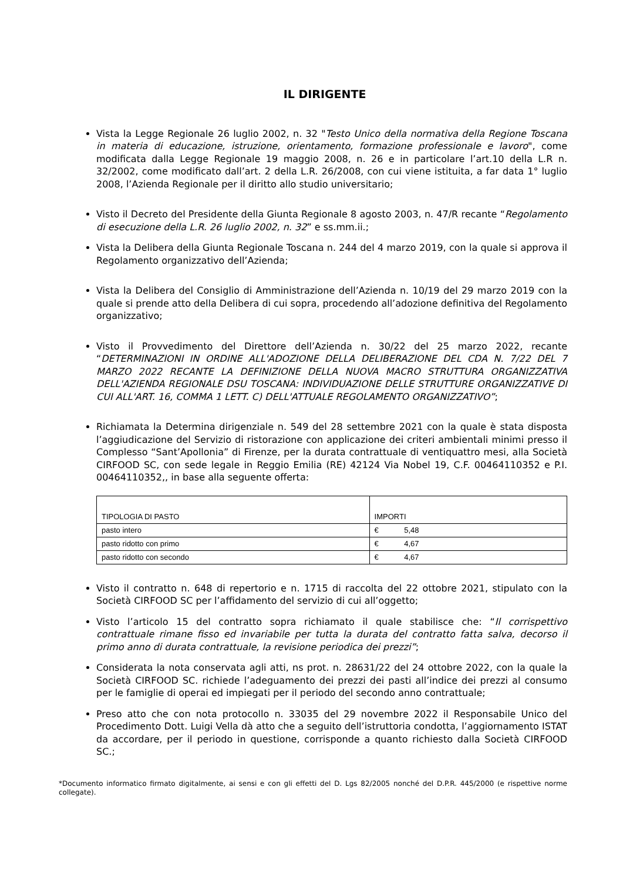IL DIRIGENTE
Vista la Legge Regionale 26 luglio 2002, n. 32 "Testo Unico della normativa della Regione Toscana in materia di educazione, istruzione, orientamento, formazione professionale e lavoro", come modificata dalla Legge Regionale 19 maggio 2008, n. 26 e in particolare l’art.10 della L.R n. 32/2002, come modificato dall’art. 2 della L.R. 26/2008, con cui viene istituita, a far data 1° luglio 2008, l’Azienda Regionale per il diritto allo studio universitario;
Visto il Decreto del Presidente della Giunta Regionale 8 agosto 2003, n. 47/R recante “Regolamento di esecuzione della L.R. 26 luglio 2002, n. 32” e ss.mm.ii.;
Vista la Delibera della Giunta Regionale Toscana n. 244 del 4 marzo 2019, con la quale si approva il Regolamento organizzativo dell’Azienda;
Vista la Delibera del Consiglio di Amministrazione dell’Azienda n. 10/19 del 29 marzo 2019 con la quale si prende atto della Delibera di cui sopra, procedendo all’adozione definitiva del Regolamento organizzativo;
Visto il Provvedimento del Direttore dell’Azienda n. 30/22 del 25 marzo 2022, recante “DETERMINAZIONI IN ORDINE ALL'ADOZIONE DELLA DELIBERAZIONE DEL CDA N. 7/22 DEL 7 MARZO 2022 RECANTE LA DEFINIZIONE DELLA NUOVA MACRO STRUTTURA ORGANIZZATIVA DELL'AZIENDA REGIONALE DSU TOSCANA: INDIVIDUAZIONE DELLE STRUTTURE ORGANIZZATIVE DI CUI ALL'ART. 16, COMMA 1 LETT. C) DELL'ATTUALE REGOLAMENTO ORGANIZZATIVO”;
Richiamata la Determina dirigenziale n. 549 del 28 settembre 2021 con la quale è stata disposta l’aggiudicazione del Servizio di ristorazione con applicazione dei criteri ambientali minimi presso il Complesso “Sant’Apollonia” di Firenze, per la durata contrattuale di ventiquattro mesi, alla Società CIRFOOD SC, con sede legale in Reggio Emilia (RE) 42124 Via Nobel 19, C.F. 00464110352 e P.I. 00464110352,, in base alla seguente offerta:
| TIPOLOGIA DI PASTO | IMPORTI |
| pasto intero | € 5,48 |
| pasto ridotto con primo | € 4,67 |
| pasto ridotto con secondo | € 4,67 |
Visto il contratto n. 648 di repertorio e n. 1715 di raccolta del 22 ottobre 2021, stipulato con la Società CIRFOOD SC per l’affidamento del servizio di cui all’oggetto;
Visto l’articolo 15 del contratto sopra richiamato il quale stabilisce che: “Il corrispettivo contrattuale rimane fisso ed invariabile per tutta la durata del contratto fatta salva, decorso il primo anno di durata contrattuale, la revisione periodica dei prezzi”;
Considerata la nota conservata agli atti, ns prot. n. 28631/22 del 24 ottobre 2022, con la quale la Società CIRFOOD SC. richiede l’adeguamento dei prezzi dei pasti all’indice dei prezzi al consumo per le famiglie di operai ed impiegati per il periodo del secondo anno contrattuale;
Preso atto che con nota protocollo n. 33035 del 29 novembre 2022 il Responsabile Unico del Procedimento Dott. Luigi Vella dà atto che a seguito dell’istruttoria condotta, l’aggiornamento ISTAT da accordare, per il periodo in questione, corrisponde a quanto richiesto dalla Società CIRFOOD SC.;
*Documento informatico firmato digitalmente, ai sensi e con gli effetti del D. Lgs 82/2005 nonché del D.P.R. 445/2000 (e rispettive norme collegate).